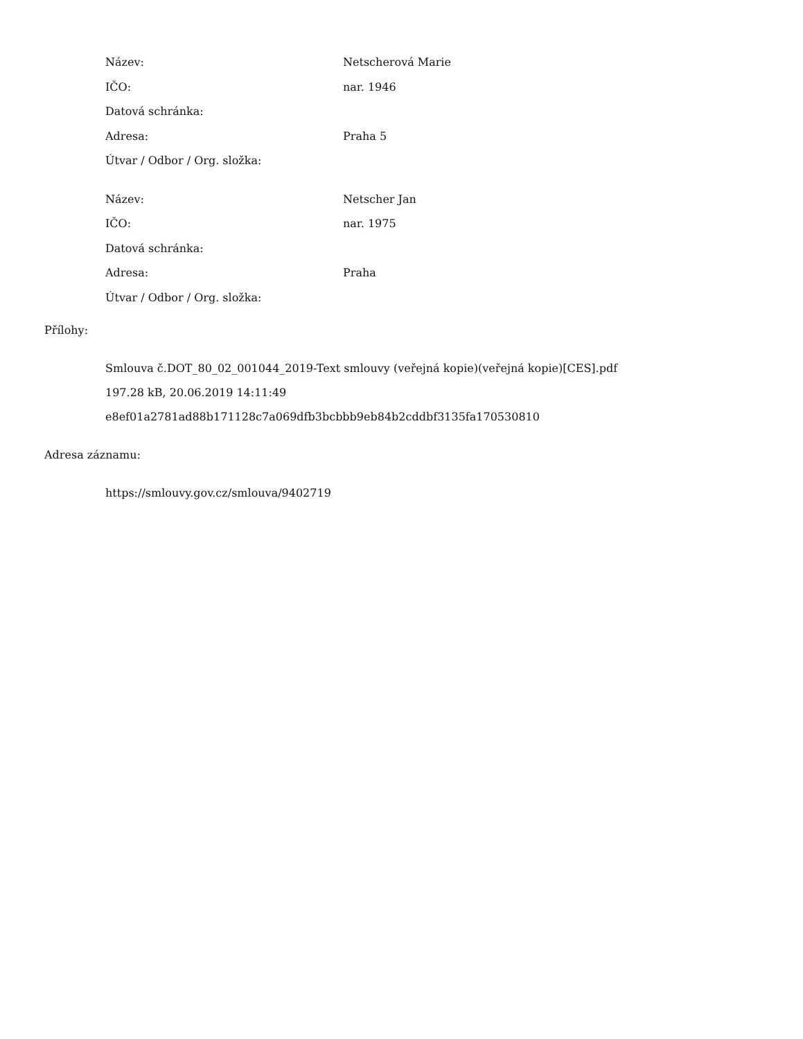| Název: | Netscherová Marie |
| IČO: | nar. 1946 |
| Datová schránka: | |
| Adresa: | Praha 5 |
| Útvar / Odbor / Org. složka: | |
| Název: | Netscher Jan |
| IČO: | nar. 1975 |
| Datová schránka: | |
| Adresa: | Praha |
| Útvar / Odbor / Org. složka: | |
Přílohy:
Smlouva č.DOT_80_02_001044_2019-Text smlouvy (veřejná kopie)(veřejná kopie)[CES].pdf
197.28 kB, 20.06.2019 14:11:49
e8ef01a2781ad88b171128c7a069dfb3bcbbb9eb84b2cddbf3135fa170530810
Adresa záznamu:
https://smlouvy.gov.cz/smlouva/9402719